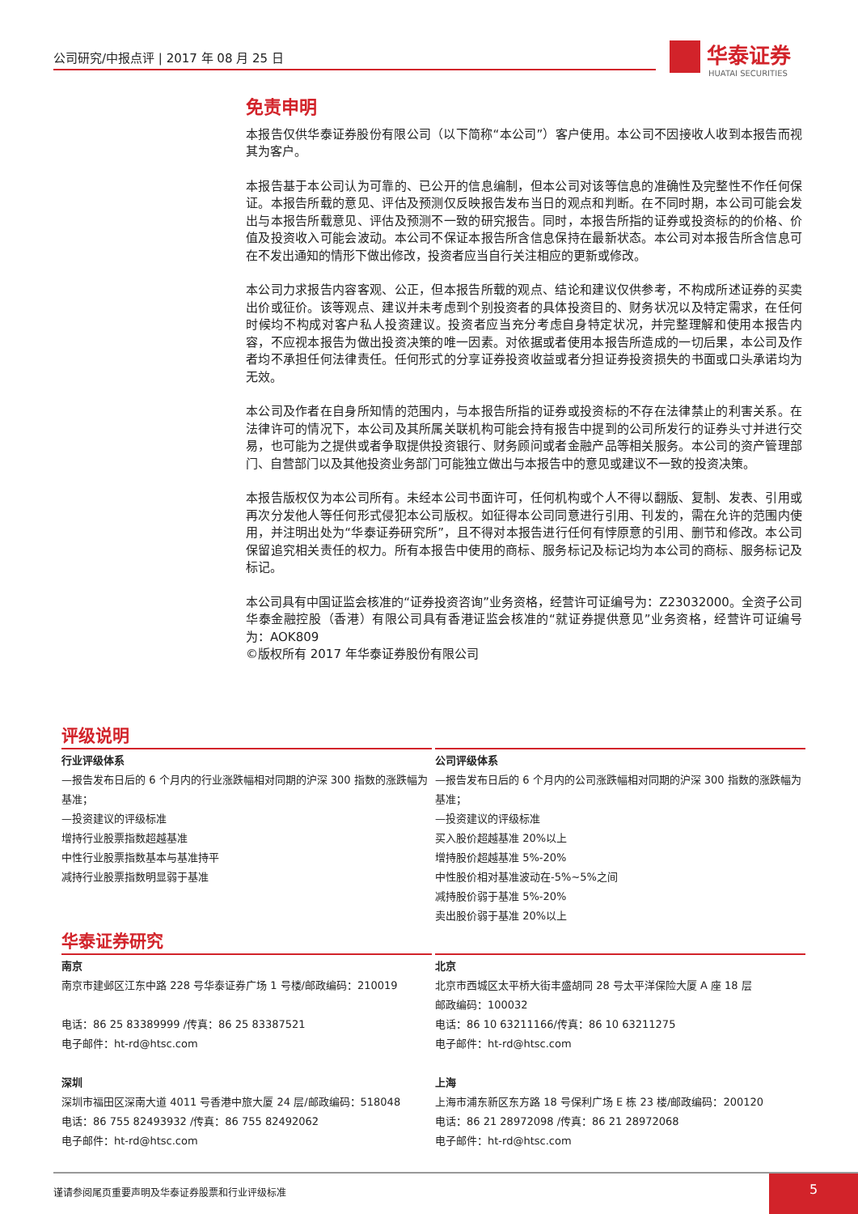公司研究/中报点评 | 2017 年 08 月 25 日
华泰证券
HUATAI SECURITIES
免责申明
本报告仅供华泰证券股份有限公司（以下简称“本公司”）客户使用。本公司不因接收人收到本报告而视其为客户。
本报告基于本公司认为可靠的、已公开的信息编制，但本公司对该等信息的准确性及完整性不作任何保证。本报告所载的意见、评估及预测仅反映报告发布当日的观点和判断。在不同时期，本公司可能会发出与本报告所载意见、评估及预测不一致的研究报告。同时，本报告所指的证券或投资标的的价格、价值及投资收入可能会波动。本公司不保证本报告所含信息保持在最新状态。本公司对本报告所含信息可在不发出通知的情形下做出修改，投资者应当自行关注相应的更新或修改。
本公司力求报告内容客观、公正，但本报告所载的观点、结论和建议仅供参考，不构成所述证券的买卖出价或征价。该等观点、建议并未考虑到个别投资者的具体投资目的、财务状况以及特定需求，在任何时候均不构成对客户私人投资建议。投资者应当充分考虑自身特定状况，并完整理解和使用本报告内容，不应视本报告为做出投资决策的唯一因素。对依据或者使用本报告所造成的一切后果，本公司及作者均不承担任何法律责任。任何形式的分享证券投资收益或者分担证券投资损失的书面或口头承诺均为无效。
本公司及作者在自身所知情的范围内，与本报告所指的证券或投资标的不存在法律禁止的利害关系。在法律许可的情况下，本公司及其所属关联机构可能会持有报告中提到的公司所发行的证券头寸并进行交易，也可能为之提供或者争取提供投资银行、财务顾问或者金融产品等相关服务。本公司的资产管理部门、自营部门以及其他投资业务部门可能独立做出与本报告中的意见或建议不一致的投资决策。
本报告版权仅为本公司所有。未经本公司书面许可，任何机构或个人不得以翻版、复制、发表、引用或再次分发他人等任何形式侵犯本公司版权。如征得本公司同意进行引用、刊发的，需在允许的范围内使用，并注明出处为“华泰证券研究所”，且不得对本报告进行任何有悖原意的引用、删节和修改。本公司保留追究相关责任的权力。所有本报告中使用的商标、服务标记及标记均为本公司的商标、服务标记及标记。
本公司具有中国证监会核准的“证券投资咨询”业务资格，经营许可证编号为：Z23032000。全资子公司华泰金融控股（香港）有限公司具有香港证监会核准的“就证券提供意见”业务资格，经营许可证编号为：AOK809
©版权所有 2017 年华泰证券股份有限公司
评级说明
行业评级体系
—报告发布日后的 6 个月内的行业涨跌幅相对同期的沪深 300 指数的涨跌幅为基准；
—投资建议的评级标准
增持行业股票指数超越基准
中性行业股票指数基本与基准持平
减持行业股票指数明显弱于基准
公司评级体系
—报告发布日后的 6 个月内的公司涨跌幅相对同期的沪深 300 指数的涨跌幅为基准；
—投资建议的评级标准
买入股价超越基准 20%以上
增持股价超越基准 5%-20%
中性股价相对基准波动在-5%~5%之间
减持股价弱于基准 5%-20%
卖出股价弱于基准 20%以上
华泰证券研究
南京
南京市建邺区江东中路 228 号华泰证券广场 1 号楼/邮政编码：210019
电话：86 25 83389999 /传真：86 25 83387521
电子邮件：ht-rd@htsc.com
深圳
深圳市福田区深南大道 4011 号香港中旅大厦 24 层/邮政编码：518048
电话：86 755 82493932 /传真：86 755 82492062
电子邮件：ht-rd@htsc.com
北京
北京市西城区太平桥大街丰盛胡同 28 号太平洋保险大厦 A 座 18 层
邮政编码：100032
电话：86 10 63211166/传真：86 10 63211275
电子邮件：ht-rd@htsc.com
上海
上海市浦东新区东方路 18 号保利广场 E 栋 23 楼/邮政编码：200120
电话：86 21 28972098 /传真：86 21 28972068
电子邮件：ht-rd@htsc.com
谨请参阅尾页重要声明及华泰证券股票和行业评级标准 5